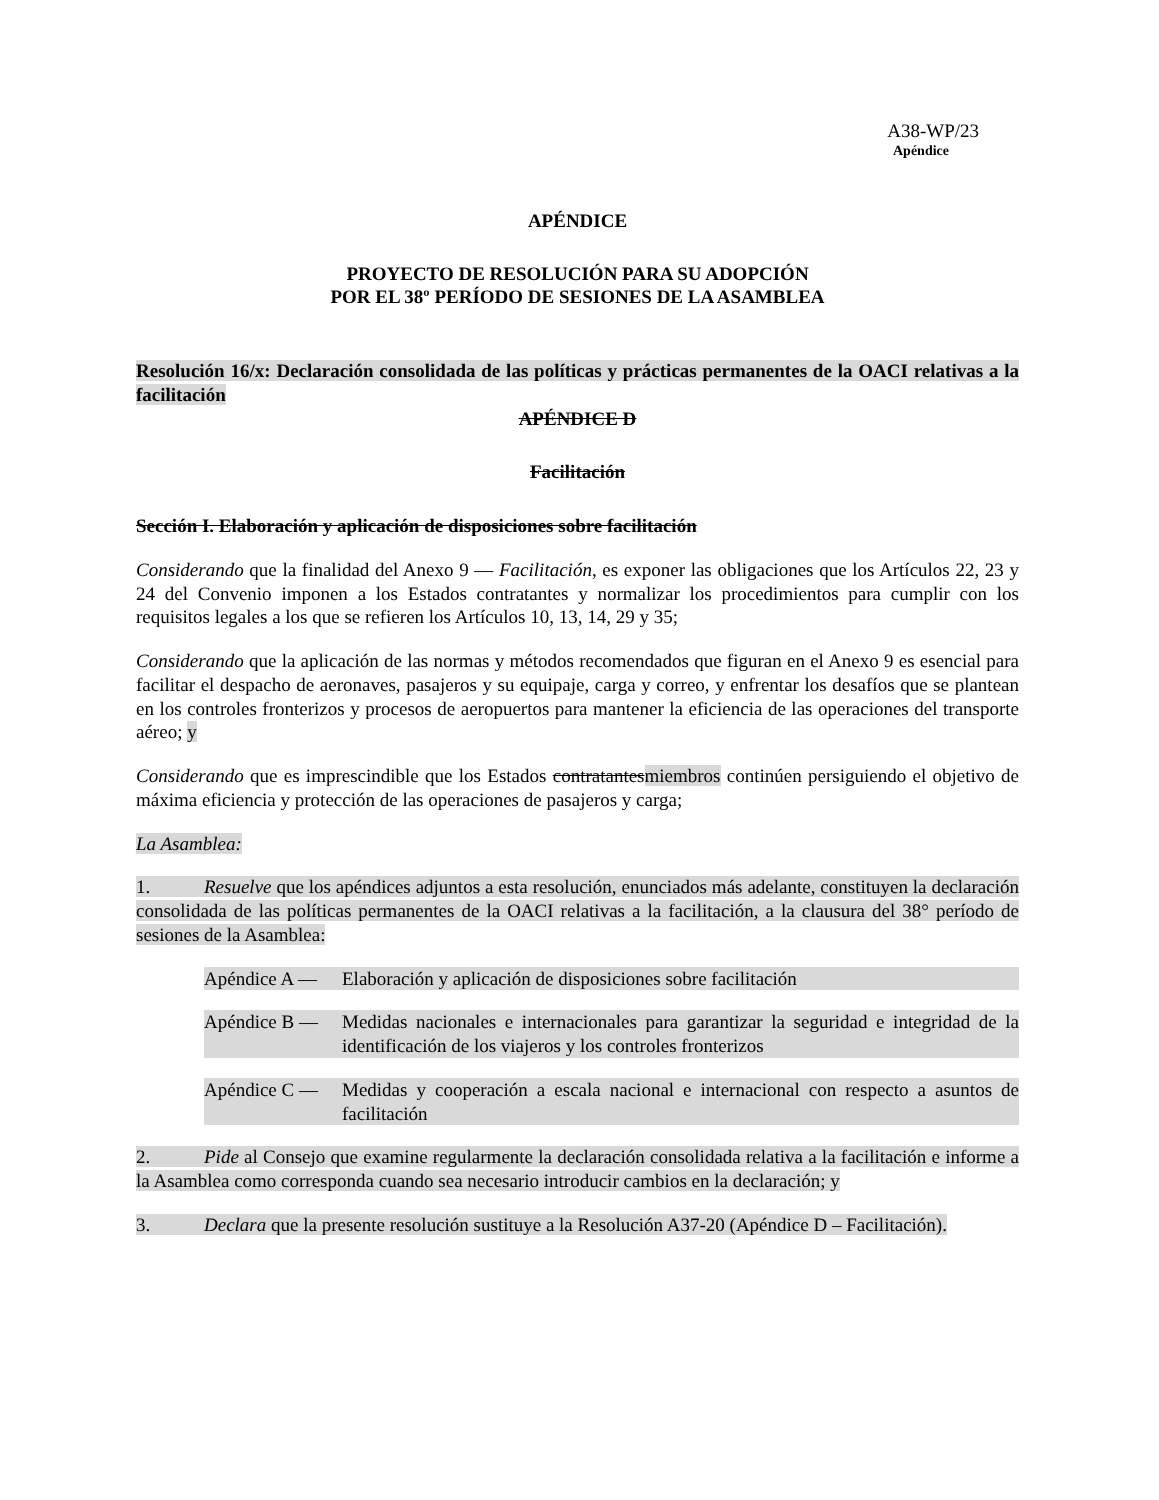A38-WP/23
Apéndice
APÉNDICE
PROYECTO DE RESOLUCIÓN PARA SU ADOPCIÓN
POR EL 38º PERÍODO DE SESIONES DE LA ASAMBLEA
Resolución 16/x: Declaración consolidada de las políticas y prácticas permanentes de la OACI relativas a la facilitación
APÉNDICE D
Facilitación
Sección I. Elaboración y aplicación de disposiciones sobre facilitación
Considerando que la finalidad del Anexo 9 — Facilitación, es exponer las obligaciones que los Artículos 22, 23 y 24 del Convenio imponen a los Estados contratantes y normalizar los procedimientos para cumplir con los requisitos legales a los que se refieren los Artículos 10, 13, 14, 29 y 35;
Considerando que la aplicación de las normas y métodos recomendados que figuran en el Anexo 9 es esencial para facilitar el despacho de aeronaves, pasajeros y su equipaje, carga y correo, y enfrentar los desafíos que se plantean en los controles fronterizos y procesos de aeropuertos para mantener la eficiencia de las operaciones del transporte aéreo; y
Considerando que es imprescindible que los Estados contratantesmiembros continúen persiguiendo el objetivo de máxima eficiencia y protección de las operaciones de pasajeros y carga;
La Asamblea:
1. Resuelve que los apéndices adjuntos a esta resolución, enunciados más adelante, constituyen la declaración consolidada de las políticas permanentes de la OACI relativas a la facilitación, a la clausura del 38° período de sesiones de la Asamblea:
Apéndice A — Elaboración y aplicación de disposiciones sobre facilitación
Apéndice B — Medidas nacionales e internacionales para garantizar la seguridad e integridad de la identificación de los viajeros y los controles fronterizos
Apéndice C — Medidas y cooperación a escala nacional e internacional con respecto a asuntos de facilitación
2. Pide al Consejo que examine regularmente la declaración consolidada relativa a la facilitación e informe a la Asamblea como corresponda cuando sea necesario introducir cambios en la declaración; y
3. Declara que la presente resolución sustituye a la Resolución A37-20 (Apéndice D – Facilitación).